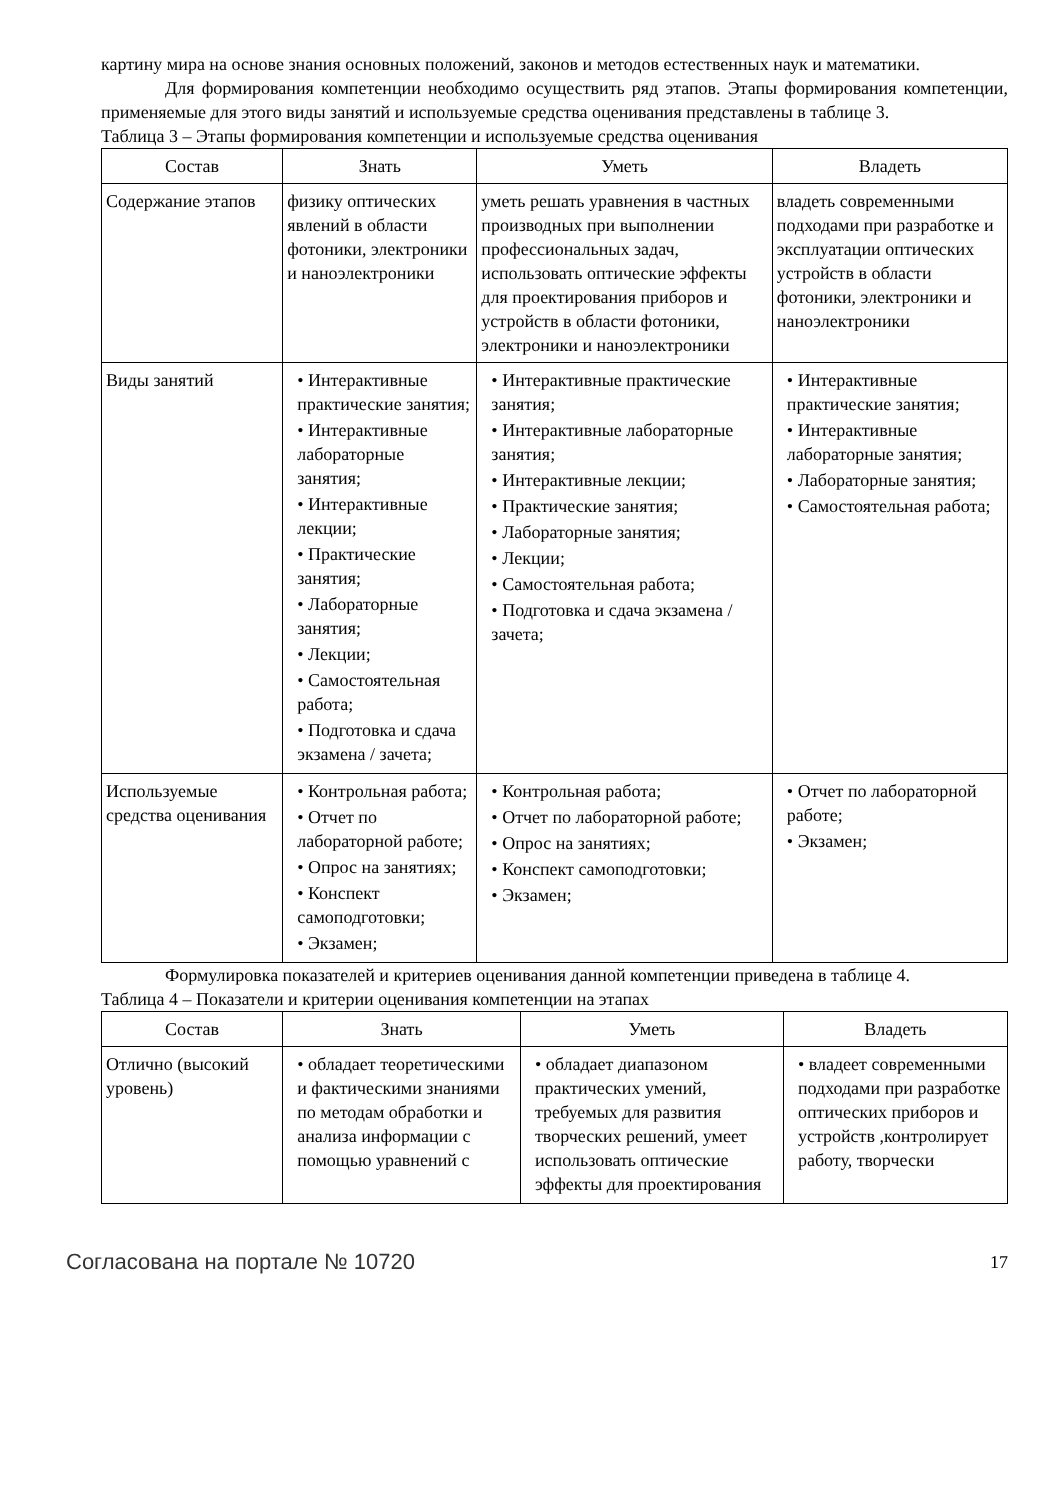картину мира на основе знания основных положений, законов и методов естественных наук и математики.
Для формирования компетенции необходимо осуществить ряд этапов. Этапы формирования компетенции, применяемые для этого виды занятий и используемые средства оценивания представлены в таблице 3.
Таблица 3 – Этапы формирования компетенции и используемые средства оценивания
| Состав | Знать | Уметь | Владеть |
| --- | --- | --- | --- |
| Содержание этапов | физику оптических явлений в области фотоники, электроники и наноэлектроники | уметь решать уравнения в частных производных при выполнении профессиональных задач, использовать оптические эффекты для проектирования приборов и устройств в области фотоники, электроники и наноэлектроники | владеть современными подходами при разработке и эксплуатации оптических устройств в области фотоники, электроники и наноэлектроники |
| Виды занятий | • Интерактивные практические занятия; • Интерактивные лабораторные занятия; • Интерактивные лекции; • Практические занятия; • Лабораторные занятия; • Лекции; • Самостоятельная работа; • Подготовка и сдача экзамена / зачета; | • Интерактивные практические занятия; • Интерактивные лабораторные занятия; • Интерактивные лекции; • Практические занятия; • Лабораторные занятия; • Лекции; • Самостоятельная работа; • Подготовка и сдача экзамена / зачета; | • Интерактивные практические занятия; • Интерактивные лабораторные занятия; • Лабораторные занятия; • Самостоятельная работа; |
| Используемые средства оценивания | • Контрольная работа; • Отчет по лабораторной работе; • Опрос на занятиях; • Конспект самоподготовки; • Экзамен; | • Контрольная работа; • Отчет по лабораторной работе; • Опрос на занятиях; • Конспект самоподготовки; • Экзамен; | • Отчет по лабораторной работе; • Экзамен; |
Формулировка показателей и критериев оценивания данной компетенции приведена в таблице 4.
Таблица 4 – Показатели и критерии оценивания компетенции на этапах
| Состав | Знать | Уметь | Владеть |
| --- | --- | --- | --- |
| Отлично (высокий уровень) | • обладает теоретическими и фактическими знаниями по методам обработки и анализа информации с помощью уравнений с | • обладает диапазоном практических умений, требуемых для развития творческих решений, умеет использовать оптические эффекты для проектирования | • владеет современными подходами при разработке оптических приборов и устройств ,контролирует работу, творчески |
Согласована на портале № 10720 17